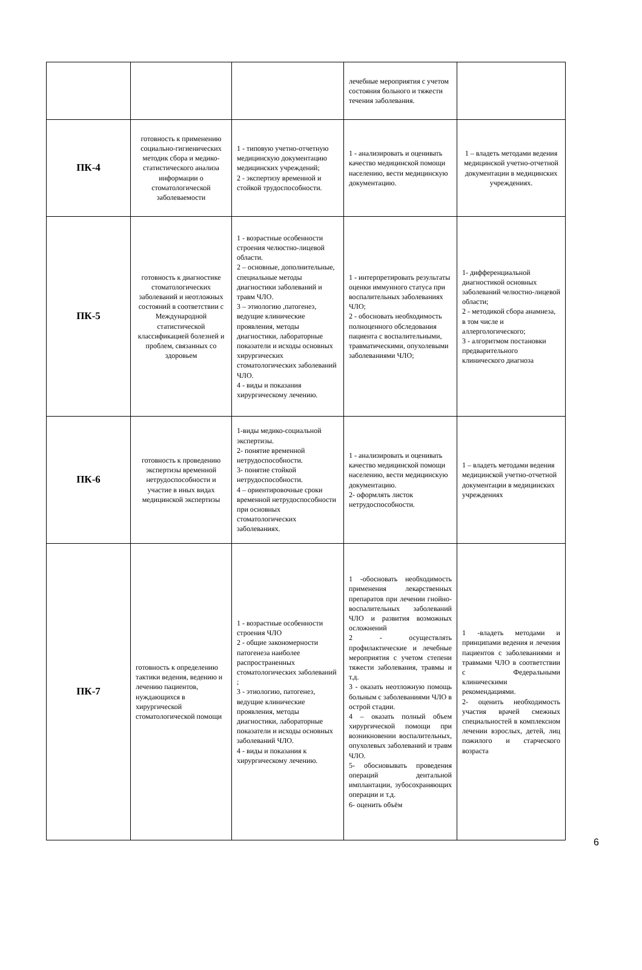| | | | лечебные мероприятия с учетом состояния больного и тяжести течения заболевания. | |
| ПК-4 | готовность к применению социально-гигиенических методик сбора и медико-статистического анализа информации о стоматологической заболеваемости | 1 - типовую учетно-отчетную медицинскую документацию медицинских учреждений; 2 - экспертизу временной и стойкой трудоспособности. | 1 - анализировать и оценивать качество медицинской помощи населению, вести медицинскую документацию. | 1 – владеть методами ведения медицинской учетно-отчетной документации в медицинских учреждениях. |
| ПК-5 | готовность к диагностике стоматологических заболеваний и неотложных состояний в соответствии с Международной статистической классификацией болезней и проблем, связанных со здоровьем | 1 - возрастные особенности строения челюстно-лицевой области. 2 – основные, дополнительные, специальные методы диагностики заболеваний и травм ЧЛО. 3 – этиологию ,патогенез, ведущие клинические проявления, методы диагностики, лабораторные показатели и исходы основных хирургических стоматологических заболеваний ЧЛО. 4 - виды и показания хирургическому лечению. | 1 - интерпретировать результаты оценки иммунного статуса при воспалительных заболеваниях ЧЛО; 2 - обосновать необходимость полноценного обследования пациента с воспалительными, травматическими, опухолевыми заболеваниями ЧЛО; | 1- дифференциальной диагностикой основных заболеваний челюстно-лицевой области; 2 - методикой сбора анамнеза, в том числе и аллергологического; 3 - алгоритмом постановки предварительного клинического диагноза |
| ПК-6 | готовность к проведению экспертизы временной нетрудоспособности и участие в иных видах медицинской экспертизы | 1-виды медико-социальной экспертизы. 2- понятие временной нетрудоспособности. 3- понятие стойкой нетрудоспособности. 4 – ориентировочные сроки временной нетрудоспособности при основных стоматологических заболеваниях. | 1 - анализировать и оценивать качество медицинской помощи населению, вести медицинскую документацию. 2- оформлять листок нетрудоспособности. | 1 – владеть методами ведения медицинской учетно-отчетной документации в медицинских учреждениях |
| ПК-7 | готовность к определению тактики ведения, ведению и лечению пациентов, нуждающихся в хирургической стоматологической помощи | 1 - возрастные особенности строения ЧЛО 2 - общие закономерности патогенеза наиболее распространенных стоматологических заболеваний ; 3 - этиологию, патогенез, ведущие клинические проявления, методы диагностики, лабораторные показатели и исходы основных заболеваний ЧЛО. 4 - виды и показания к хирургическому лечению. | 1 -обосновать необходимость применения лекарственных препаратов при лечении гнойно-воспалительных заболеваний ЧЛО и развития возможных осложнений 2 - осуществлять профилактические и лечебные мероприятия с учетом степени тяжести заболевания, травмы и т.д. 3 - оказать неотложную помощь больным с заболеваниями ЧЛО в острой стадии. 4 – оказать полный объем хирургической помощи при возникновении воспалительных, опухолевых заболеваний и травм ЧЛО. 5- обосновывать проведения операций дентальной имплантации, зубосохраняющих операции и т.д. 6- оценить объём | 1 -владеть методами и принципами ведения и лечения пациентов с заболеваниями и травмами ЧЛО в соответствии с Федеральными клиническими рекомендациями. 2- оценить необходимость участия врачей смежных специальностей в комплексном лечении взрослых, детей, лиц пожилого и старческого возраста |
6